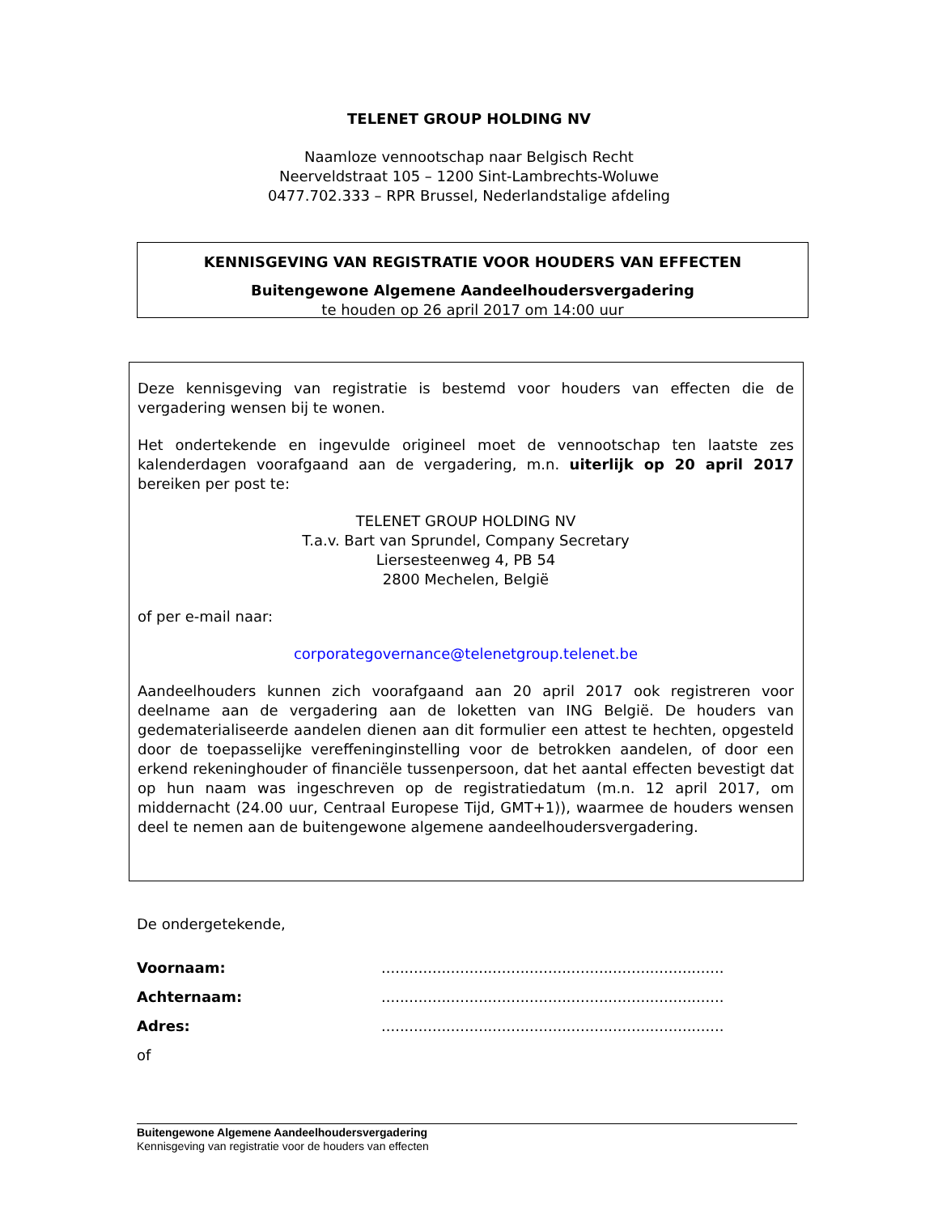TELENET GROUP HOLDING NV
Naamloze vennootschap naar Belgisch Recht
Neerveldstraat 105 – 1200 Sint-Lambrechts-Woluwe
0477.702.333 – RPR Brussel, Nederlandstalige afdeling
KENNISGEVING VAN REGISTRATIE VOOR HOUDERS VAN EFFECTEN
Buitengewone Algemene Aandeelhoudersvergadering
te houden op 26 april 2017 om 14:00 uur
Deze kennisgeving van registratie is bestemd voor houders van effecten die de vergadering wensen bij te wonen.
Het ondertekende en ingevulde origineel moet de vennootschap ten laatste zes kalenderdagen voorafgaand aan de vergadering, m.n. uiterlijk op 20 april 2017 bereiken per post te:
TELENET GROUP HOLDING NV
T.a.v. Bart van Sprundel, Company Secretary
Liersesteenweg 4, PB 54
2800 Mechelen, België
of per e-mail naar:
corporategovernance@telenetgroup.telenet.be
Aandeelhouders kunnen zich voorafgaand aan 20 april 2017 ook registreren voor deelname aan de vergadering aan de loketten van ING België. De houders van gedematerialiseerde aandelen dienen aan dit formulier een attest te hechten, opgesteld door de toepasselijke vereffeninginstelling voor de betrokken aandelen, of door een erkend rekeninghouder of financiële tussenpersoon, dat het aantal effecten bevestigt dat op hun naam was ingeschreven op de registratiedatum (m.n. 12 april 2017, om middernacht (24.00 uur, Centraal Europese Tijd, GMT+1)), waarmee de houders wensen deel te nemen aan de buitengewone algemene aandeelhoudersvergadering.
De ondergetekende,
Voornaam:..........................................................................
Achternaam:..........................................................................
Adres:..........................................................................
of
Buitengewone Algemene Aandeelhoudersvergadering
Kennisgeving van registratie voor de houders van effecten